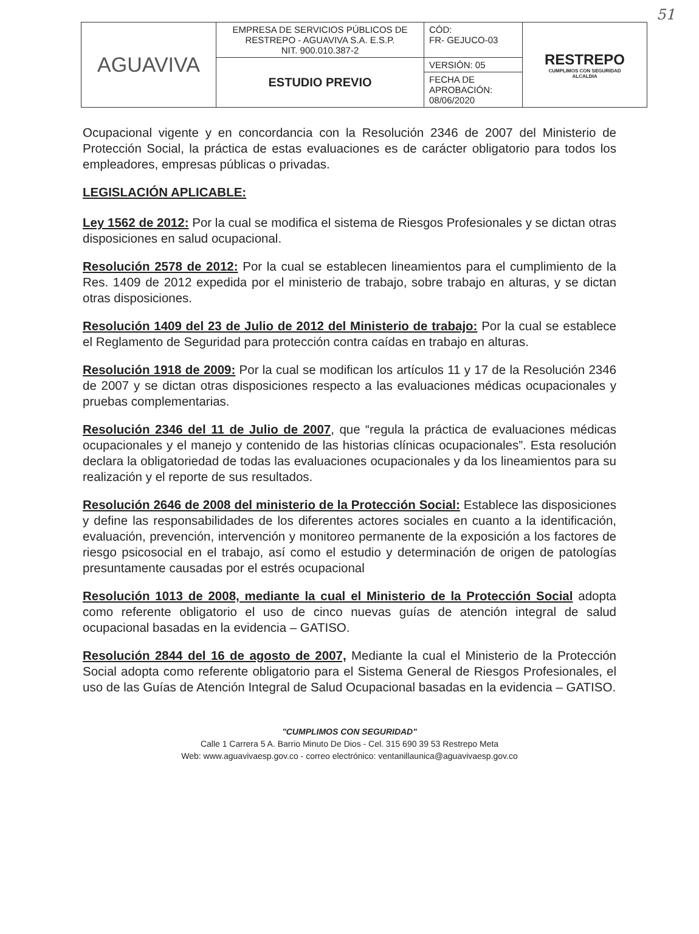51
| AGUAVIVA | EMPRESA DE SERVICIOS PÚBLICOS DE RESTREPO - AGUAVIVA S.A. E.S.P. NIT. 900.010.387-2 | CÓD: FR- GEJUCO-03 | RESTREPO CUMPLIMOS CON SEGURIDAD ALCALDIA |
| | ESTUDIO PREVIO | VERSIÓN: 05 | |
| | | FECHA DE APROBACIÓN: 08/06/2020 | |
Ocupacional vigente y en concordancia con la Resolución 2346 de 2007 del Ministerio de Protección Social, la práctica de estas evaluaciones es de carácter obligatorio para todos los empleadores, empresas públicas o privadas.
LEGISLACIÓN APLICABLE:
Ley 1562 de 2012: Por la cual se modifica el sistema de Riesgos Profesionales y se dictan otras disposiciones en salud ocupacional.
Resolución 2578 de 2012: Por la cual se establecen lineamientos para el cumplimiento de la Res. 1409 de 2012 expedida por el ministerio de trabajo, sobre trabajo en alturas, y se dictan otras disposiciones.
Resolución 1409 del 23 de Julio de 2012 del Ministerio de trabajo: Por la cual se establece el Reglamento de Seguridad para protección contra caídas en trabajo en alturas.
Resolución 1918 de 2009: Por la cual se modifican los artículos 11 y 17 de la Resolución 2346 de 2007 y se dictan otras disposiciones respecto a las evaluaciones médicas ocupacionales y pruebas complementarias.
Resolución 2346 del 11 de Julio de 2007, que “regula la práctica de evaluaciones médicas ocupacionales y el manejo y contenido de las historias clínicas ocupacionales”. Esta resolución declara la obligatoriedad de todas las evaluaciones ocupacionales y da los lineamientos para su realización y el reporte de sus resultados.
Resolución 2646 de 2008 del ministerio de la Protección Social: Establece las disposiciones y define las responsabilidades de los diferentes actores sociales en cuanto a la identificación, evaluación, prevención, intervención y monitoreo permanente de la exposición a los factores de riesgo psicosocial en el trabajo, así como el estudio y determinación de origen de patologías presuntamente causadas por el estrés ocupacional
Resolución 1013 de 2008, mediante la cual el Ministerio de la Protección Social adopta como referente obligatorio el uso de cinco nuevas guías de atención integral de salud ocupacional basadas en la evidencia – GATISO.
Resolución 2844 del 16 de agosto de 2007, Mediante la cual el Ministerio de la Protección Social adopta como referente obligatorio para el Sistema General de Riesgos Profesionales, el uso de las Guías de Atención Integral de Salud Ocupacional basadas en la evidencia – GATISO.
"CUMPLIMOS CON SEGURIDAD"
Calle 1 Carrera 5 A. Barrio Minuto De Dios - Cel. 315 690 39 53 Restrepo Meta
Web: www.aguavivaesp.gov.co - correo electrónico: ventanillaunica@aguavivaesp.gov.co